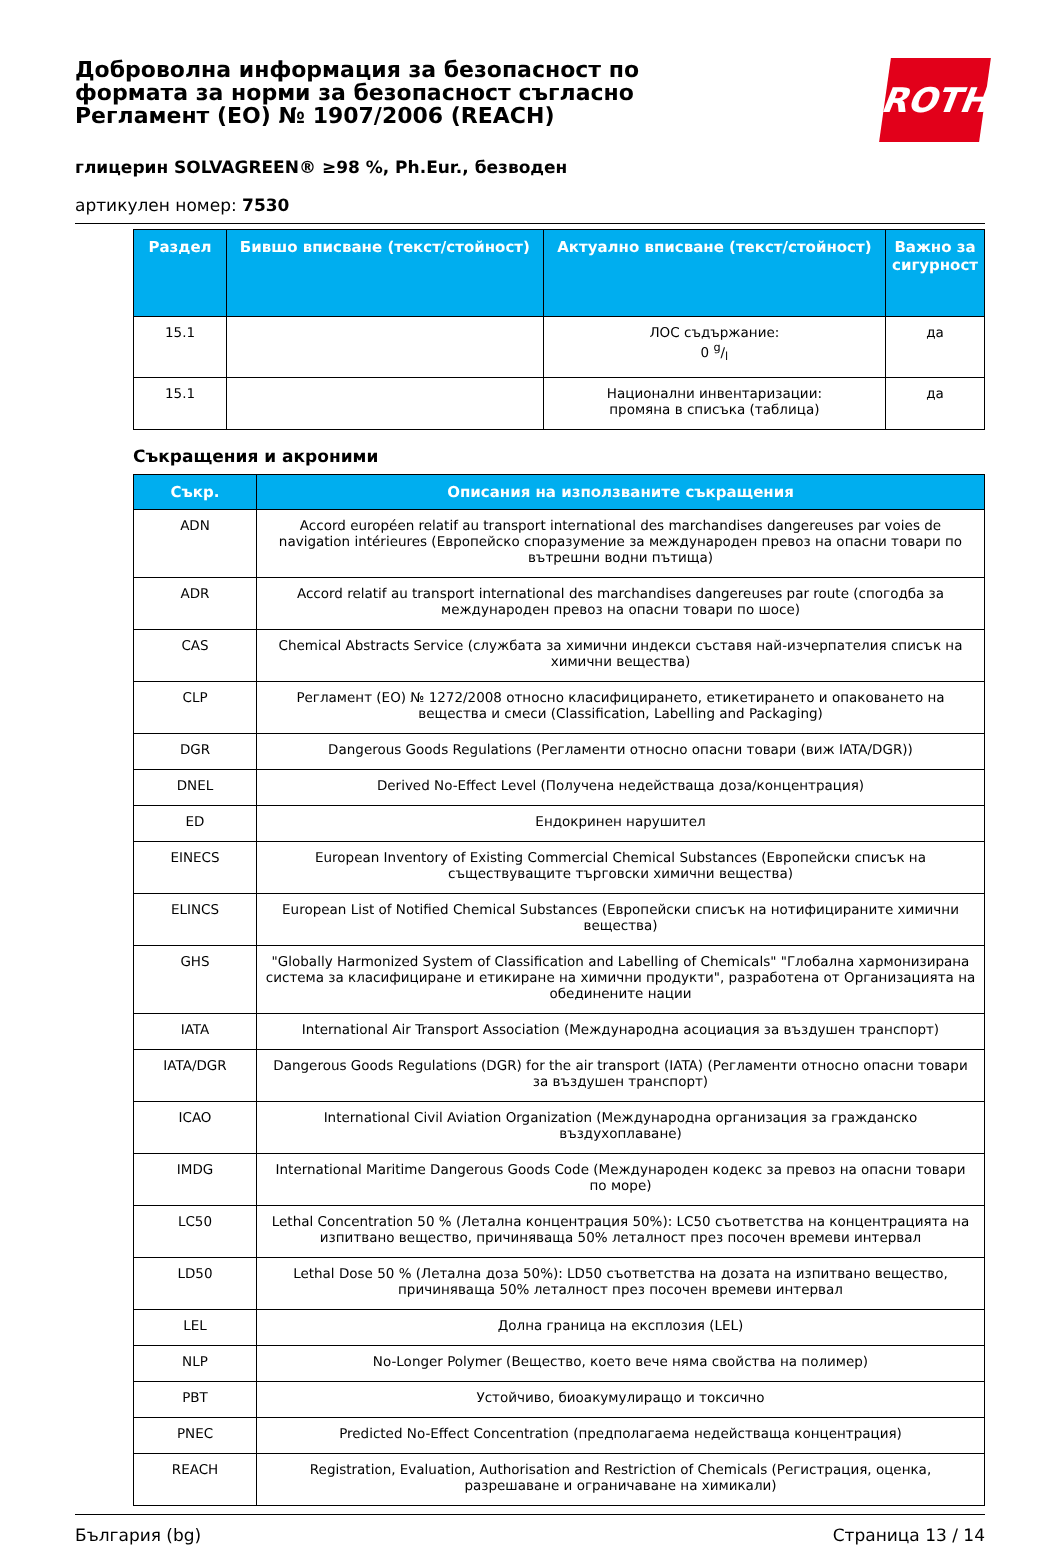Доброволна информация за безопасност по формата за норми за безопасност съгласно Регламент (ЕО) № 1907/2006 (REACH)
ROTH
глицерин SOLVAGREEN® ≥98 %, Ph.Eur., безводен
артикулен номер: 7530
| Раздел | Бившо вписване (текст/стойност) | Актуално вписване (текст/стойност) | Важно за сигурност |
| --- | --- | --- | --- |
| 15.1 | | ЛОС съдържание: 0 g/l | да |
| 15.1 | | Национални инвентаризации: промяна в списъка (таблица) | да |
Съкращения и акроними
| Съкр. | Описания на използваните съкращения |
| --- | --- |
| ADN | Accord européen relatif au transport international des marchandises dangereuses par voies de navigation intérieures (Европейско споразумение за международен превоз на опасни товари по вътрешни водни пътища) |
| ADR | Accord relatif au transport international des marchandises dangereuses par route (спогодба за международен превоз на опасни товари по шосе) |
| CAS | Chemical Abstracts Service (службата за химични индекси съставя най-изчерпателия списък на химични вещества) |
| CLP | Регламент (ЕО) № 1272/2008 относно класифицирането, етикетирането и опаковането на вещества и смеси (Classification, Labelling and Packaging) |
| DGR | Dangerous Goods Regulations (Регламенти относно опасни товари (виж IATA/DGR)) |
| DNEL | Derived No-Effect Level (Получена недействаща доза/концентрация) |
| ED | Ендокринен нарушител |
| EINECS | European Inventory of Existing Commercial Chemical Substances (Европейски списък на съществуващите търговски химични вещества) |
| ELINCS | European List of Notified Chemical Substances (Европейски списък на нотифицираните химични вещества) |
| GHS | "Globally Harmonized System of Classification and Labelling of Chemicals" "Глобална хармонизирана система за класифициране и етикиране на химични продукти", разработена от Организацията на обединените нации |
| IATA | International Air Transport Association (Международна асоциация за въздушен транспорт) |
| IATA/DGR | Dangerous Goods Regulations (DGR) for the air transport (IATA) (Регламенти относно опасни товари за въздушен транспорт) |
| ICAO | International Civil Aviation Organization (Международна организация за гражданско въздухоплаване) |
| IMDG | International Maritime Dangerous Goods Code (Международен кодекс за превоз на опасни товари по море) |
| LC50 | Lethal Concentration 50 % (Летална концентрация 50%): LC50 съответства на концентрацията на изпитвано вещество, причиняваща 50% леталност през посочен времеви интервал |
| LD50 | Lethal Dose 50 % (Летална доза 50%): LD50 съответства на дозата на изпитвано вещество, причиняваща 50% леталност през посочен времеви интервал |
| LEL | Долна граница на експлозия (LEL) |
| NLP | No-Longer Polymer (Вещество, което вече няма свойства на полимер) |
| PBT | Устойчиво, биоакумулиращо и токсично |
| PNEC | Predicted No-Effect Concentration (предполагаема недействаща концентрация) |
| REACH | Registration, Evaluation, Authorisation and Restriction of Chemicals (Регистрация, оценка, разрешаване и ограничаване на химикали) |
България (bg) Страница 13 / 14